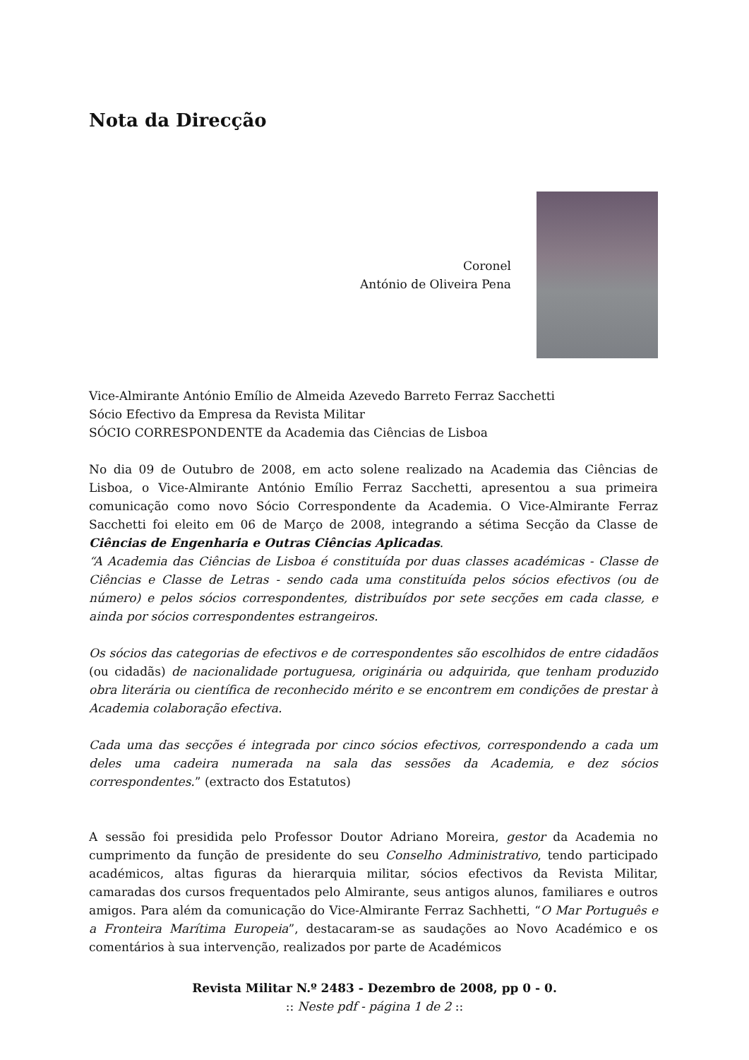Nota da Direcção
Coronel
António de Oliveira Pena
Vice-Almirante António Emílio de Almeida Azevedo Barreto Ferraz Sacchetti
Sócio Efectivo da Empresa da Revista Militar
SÓCIO CORRESPONDENTE da Academia das Ciências de Lisboa
No dia 09 de Outubro de 2008, em acto solene realizado na Academia das Ciências de Lisboa, o Vice-Almirante António Emílio Ferraz Sacchetti, apresentou a sua primeira comunicação como novo Sócio Correspondente da Academia. O Vice-Almirante Ferraz Sacchetti foi eleito em 06 de Março de 2008, integrando a sétima Secção da Classe de Ciências de Engenharia e Outras Ciências Aplicadas.
“A Academia das Ciências de Lisboa é constituída por duas classes académicas - Classe de Ciências e Classe de Letras - sendo cada uma constituída pelos sócios efectivos (ou de número) e pelos sócios correspondentes, distribuídos por sete secções em cada classe, e ainda por sócios correspondentes estrangeiros.
Os sócios das categorias de efectivos e de correspondentes são escolhidos de entre cidadãos (ou cidadãs) de nacionalidade portuguesa, originária ou adquirida, que tenham produzido obra literária ou científica de reconhecido mérito e se encontrem em condições de prestar à Academia colaboração efectiva.
Cada uma das secções é integrada por cinco sócios efectivos, correspondendo a cada um deles uma cadeira numerada na sala das sessões da Academia, e dez sócios correspondentes.” (extracto dos Estatutos)
A sessão foi presidida pelo Professor Doutor Adriano Moreira, gestor da Academia no cumprimento da função de presidente do seu Conselho Administrativo, tendo participado académicos, altas figuras da hierarquia militar, sócios efectivos da Revista Militar, camaradas dos cursos frequentados pelo Almirante, seus antigos alunos, familiares e outros amigos. Para além da comunicação do Vice-Almirante Ferraz Sachhetti, “O Mar Português e a Fronteira Marítima Europeia”, destacaram-se as saudações ao Novo Académico e os comentários à sua intervenção, realizados por parte de Académicos
Revista Militar N.º 2483 - Dezembro de 2008, pp 0 - 0.
:: Neste pdf - página 1 de 2 ::